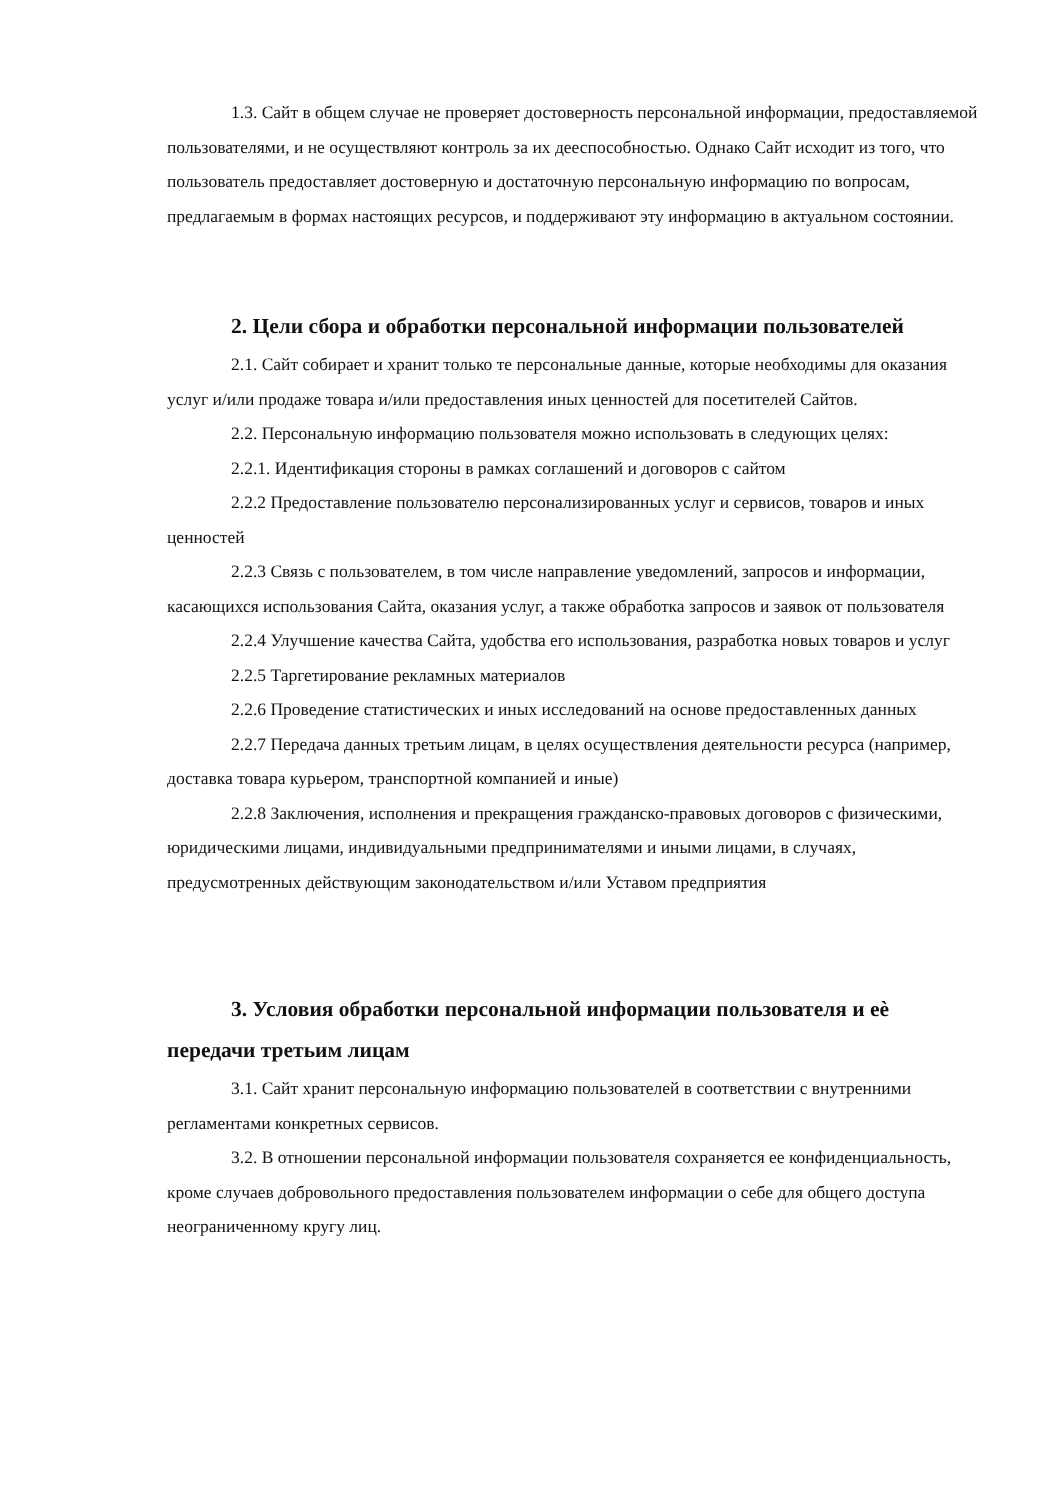1.3. Сайт в общем случае не проверяет достоверность персональной информации, предоставляемой пользователями, и не осуществляют контроль за их дееспособностью. Однако Сайт исходит из того, что пользователь предоставляет достоверную и достаточную персональную информацию по вопросам, предлагаемым в формах настоящих ресурсов, и поддерживают эту информацию в актуальном состоянии.
2. Цели сбора и обработки персональной информации пользователей
2.1. Сайт собирает и хранит только те персональные данные, которые необходимы для оказания услуг и/или продаже товара и/или предоставления иных ценностей для посетителей Сайтов.
2.2. Персональную информацию пользователя можно использовать в следующих целях:
2.2.1. Идентификация стороны в рамках соглашений и договоров с сайтом
2.2.2 Предоставление пользователю персонализированных услуг и сервисов, товаров и иных ценностей
2.2.3 Связь с пользователем, в том числе направление уведомлений, запросов и информации, касающихся использования Сайта, оказания услуг, а также обработка запросов и заявок от пользователя
2.2.4 Улучшение качества Сайта, удобства его использования, разработка новых товаров и услуг
2.2.5 Таргетирование рекламных материалов
2.2.6 Проведение статистических и иных исследований на основе предоставленных данных
2.2.7 Передача данных третьим лицам, в целях осуществления деятельности ресурса (например, доставка товара курьером, транспортной компанией и иные)
2.2.8 Заключения, исполнения и прекращения гражданско-правовых договоров с физическими, юридическими лицами, индивидуальными предпринимателями и иными лицами, в случаях, предусмотренных действующим законодательством и/или Уставом предприятия
3. Условия обработки персональной информации пользователя и еѐ передачи третьим лицам
3.1. Сайт хранит персональную информацию пользователей в соответствии с внутренними регламентами конкретных сервисов.
3.2. В отношении персональной информации пользователя сохраняется ее конфиденциальность, кроме случаев добровольного предоставления пользователем информации о себе для общего доступа неограниченному кругу лиц.